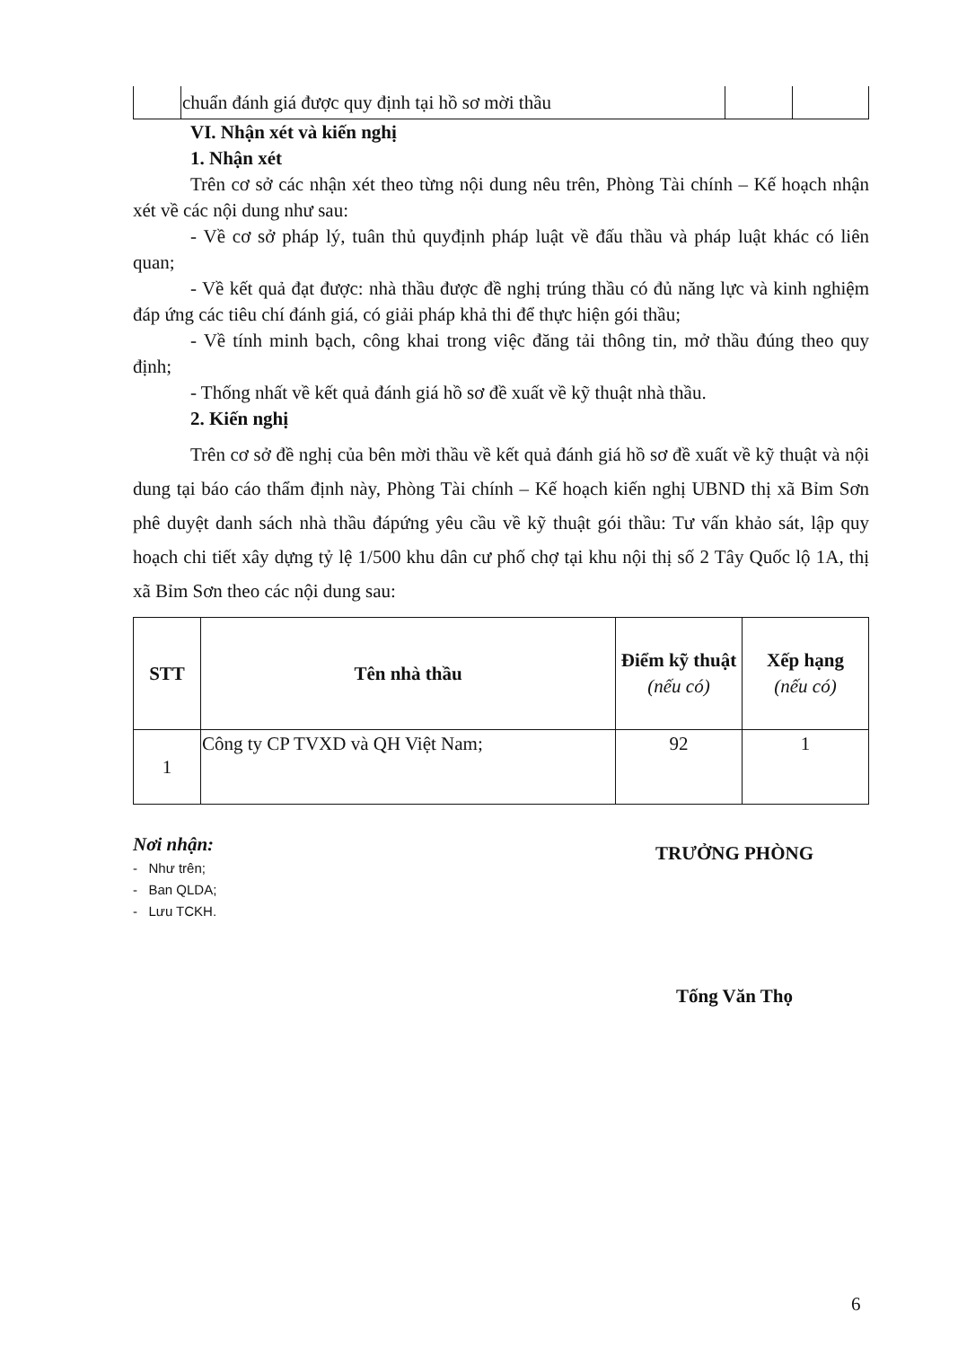| | chuẩn đánh giá được quy định tại hồ sơ mời thầu | | |
VI. Nhận xét và kiến nghị
1. Nhận xét
Trên cơ sở các nhận xét theo từng nội dung nêu trên, Phòng Tài chính – Kế hoạch nhận xét về các nội dung như sau:
- Về cơ sở pháp lý, tuân thủ quyđịnh pháp luật về đấu thầu và pháp luật khác có liên quan;
- Về kết quả đạt được: nhà thầu được đề nghị trúng thầu có đủ năng lực và kinh nghiệm đáp ứng các tiêu chí đánh giá, có giải pháp khả thi để thực hiện gói thầu;
- Về tính minh bạch, công khai trong việc đăng tải thông tin, mở thầu đúng theo quy định;
- Thống nhất về kết quả đánh giá hồ sơ đề xuất về kỹ thuật nhà thầu.
2. Kiến nghị
Trên cơ sở đề nghị của bên mời thầu về kết quả đánh giá hồ sơ đề xuất về kỹ thuật và nội dung tại báo cáo thẩm định này, Phòng Tài chính – Kế hoạch kiến nghị UBND thị xã Bỉm Sơn phê duyệt danh sách nhà thầu đápứng yêu cầu về kỹ thuật gói thầu: Tư vấn khảo sát, lập quy hoạch chi tiết xây dựng tỷ lệ 1/500 khu dân cư phố chợ tại khu nội thị số 2 Tây Quốc lộ 1A, thị xã Bỉm Sơn theo các nội dung sau:
| STT | Tên nhà thầu | Điểm kỹ thuật (nếu có) | Xếp hạng (nếu có) |
| --- | --- | --- | --- |
| 1 | Công ty CP TVXD và QH Việt Nam; | 92 | 1 |
Nơi nhận:
- Như trên;
- Ban QLDA;
- Lưu TCKH.
TRƯỞNG PHÒNG
Tống Văn Thọ
6